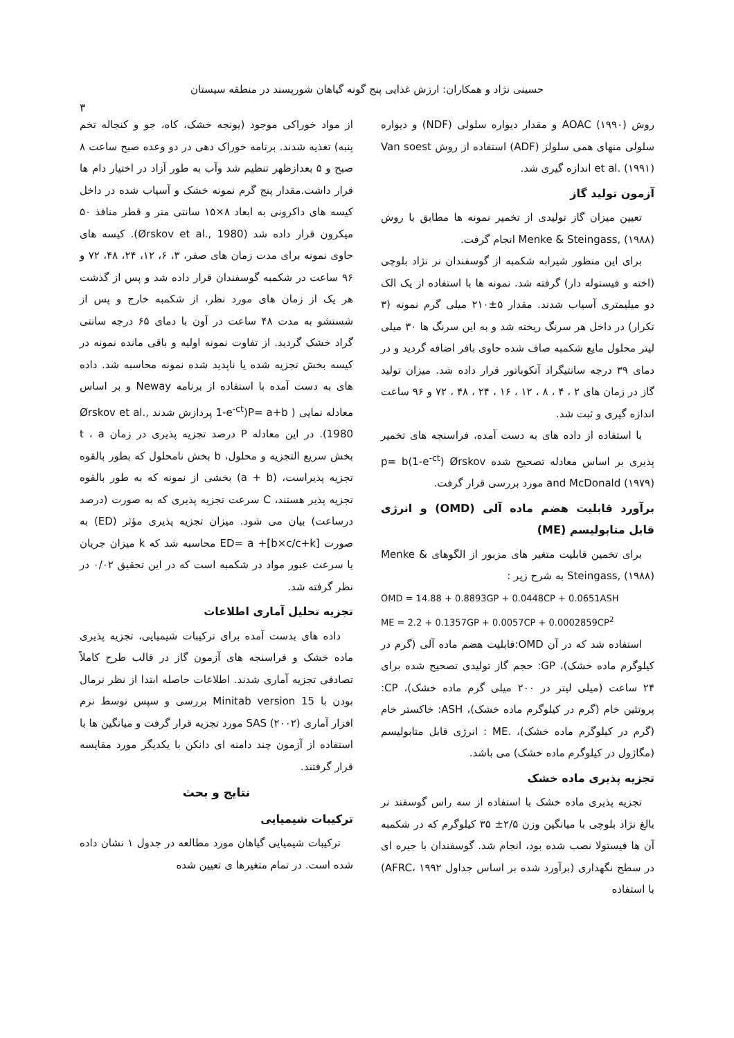حسینی نژاد و همکاران: ارزش غذایی پنج گونه گیاهان شورپسند در منطقه سیستان
۳
روش AOAC (۱۹۹۰) و مقدار دیواره سلولی (NDF) و دیواره سلولی منهای همی سلولز (ADF) استفاده از روش Van soest et al. (۱۹۹۱) اندازه گیری شد.
آزمون تولید گاز
تعیین میزان گاز تولیدی از تخمیر نمونه ها مطابق با روش Menke & Steingass, (۱۹۸۸) انجام گرفت.
برای این منظور شیرابه شکمبه از گوسفندان نر نژاد بلوچی (اخته و فیستوله دار) گرفته شد. نمونه ها با استفاده از یک الک دو میلیمتری آسیاب شدند. مقدار ۵±۲۱۰ میلی گرم نمونه (۳ تکرار) در داخل هر سرنگ ریخته شد و به این سرنگ ها ۳۰ میلی لیتر محلول مایع شکمبه صاف شده حاوی بافر اضافه گردید و در دمای ۳۹ درجه سانتیگراد آنکوباتور قرار داده شد. میزان تولید گاز در زمان های ۲ ، ۴ ، ۸ ، ۱۲ ، ۱۶ ، ۲۴ ، ۴۸ ، ۷۲ و ۹۶ ساعت اندازه گیری و ثبت شد.
با استفاده از داده های به دست آمده، فراسنجه های تخمیر پذیری بر اساس معادله تصحیح شده p= b(1-e<sup>-ct</sup>) Ørskov and McDonald (۱۹۷۹) مورد بررسی قرار گرفت.
برآورد قابلیت هضم ماده آلی (OMD) و انرژی قابل متابولیسم (ME)
برای تخمین قابلیت متغیر های مزبور از الگوهای Menke & Steingass, (۱۹۸۸) به شرح زیر :
OMD = 14.88 + 0.8893GP + 0.0448CP + 0.0651ASH
ME = 2.2 + 0.1357GP + 0.0057CP + 0.0002859CP<sup>2</sup>
استفاده شد که در آن OMD:قابلیت هضم ماده آلی (گرم در کیلوگرم ماده خشک)، GP: حجم گاز تولیدی تصحیح شده برای ۲۴ ساعت (میلی لیتر در ۲۰۰ میلی گرم ماده خشک)، CP: پروتئین خام (گرم در کیلوگرم ماده خشک)، ASH: خاکستر خام (گرم در کیلوگرم ماده خشک)، .ME : انرژی قابل متابولیسم (مگاژول در کیلوگرم ماده خشک) می باشد.
تجزیه پذیری ماده خشک
تجزیه پذیری ماده خشک با استفاده از سه راس گوسفند نر بالغ نژاد بلوچی با میانگین وزن ۲/۵± ۳۵ کیلوگرم که در شکمبه آن ها فیستولا نصب شده بود، انجام شد. گوسفندان با جیره ای در سطح نگهداری (برآورد شده بر اساس جداول AFRC، ۱۹۹۲) با استفاده
از مواد خوراکی موجود (یونجه خشک، کاه، جو و کنجاله تخم پنبه) تغذیه شدند. برنامه خوراک دهی در دو وعده صبح ساعت ۸ صبح و ۵ بعدازظهر تنظیم شد وآب به طور آزاد در اختیار دام ها قرار داشت.مقدار پنج گرم نمونه خشک و آسیاب شده در داخل کیسه های داکرونی به ابعاد ۸×۱۵ سانتی متر و قطر منافذ ۵۰ میکرون قرار داده شد (Ørskov et al., 1980). کیسه های حاوی نمونه برای مدت زمان های صفر، ۳، ۶، ۱۲، ۲۴، ۴۸، ۷۲ و ۹۶ ساعت در شکمبه گوسفندان قرار داده شد و پس از گذشت هر یک از زمان های مورد نظر، از شکمبه خارج و پس از شستشو به مدت ۴۸ ساعت در آون با دمای ۶۵ درجه سانتی گراد خشک گردید. از تفاوت نمونه اولیه و باقی مانده نمونه در کیسه بخش تجزیه شده یا ناپدید شده نمونه محاسبه شد. داده های به دست آمده با استفاده از برنامه Neway و بر اساس معادله نمایی ( P= a+b(1-e<sup>-ct</sup> پردازش شدند Ørskov et al., 1980). در این معادله P درصد تجزیه پذیری در زمان t ، a بخش سریع التجزیه و محلول، b بخش نامحلول که بطور بالقوه تجزیه پذیراست، (a + b) بخشی از نمونه که به طور بالقوه تجزیه پذیر هستند، C سرعت تجزیه پذیری که به صورت (درصد درساعت) بیان می شود. میزان تجزیه پذیری مؤثر (ED) به صورت ED= a +[b×c/c+k] محاسبه شد که k میزان جریان یا سرعت عبور مواد در شکمبه است که در این تحقیق ۰/۰۲ در نظر گرفته شد.
تجزیه تحلیل آماری اطلاعات
داده های بدست آمده برای ترکیبات شیمیایی، تجزیه پذیری ماده خشک و فراسنجه های آزمون گاز در قالب طرح کاملاً تصادفی تجزیه آماری شدند. اطلاعات حاصله ابتدا از نظر نرمال بودن با Minitab version 15 بررسی و سپس توسط نرم افزار آماری SAS (۲۰۰۲) مورد تجزیه قرار گرفت و میانگین ها با استفاده از آزمون چند دامنه ای دانکن با یکدیگر مورد مقایسه قرار گرفتند.
نتایج و بحث
ترکیبات شیمیایی
ترکیبات شیمیایی گیاهان مورد مطالعه در جدول ۱ نشان داده شده است. در تمام متغیرها ی تعیین شده